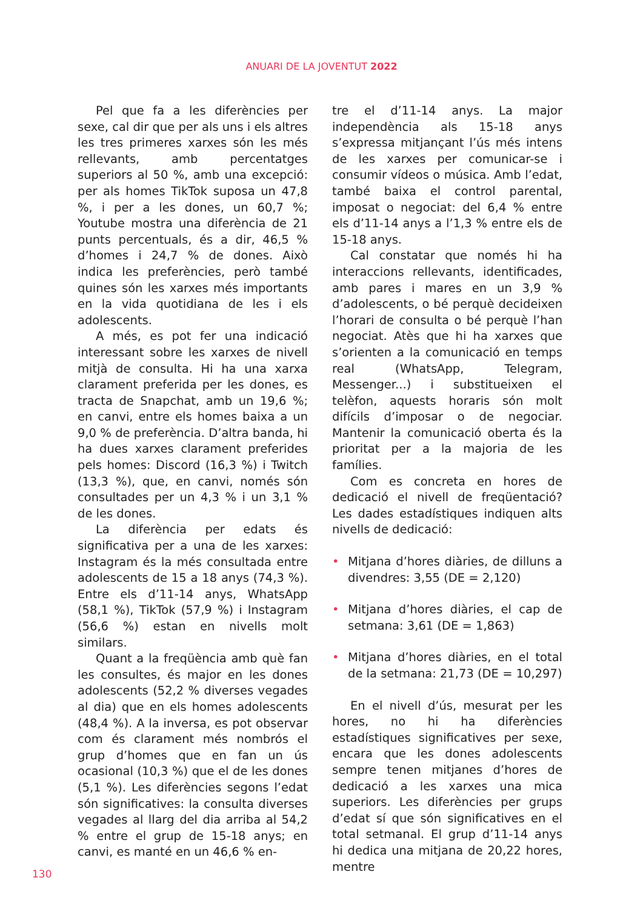ANUARI DE LA JOVENTUT 2022
Pel que fa a les diferències per sexe, cal dir que per als uns i els altres les tres primeres xarxes són les més rellevants, amb percentatges superiors al 50 %, amb una excepció: per als homes TikTok suposa un 47,8 %, i per a les dones, un 60,7 %; Youtube mostra una diferència de 21 punts percentuals, és a dir, 46,5 % d’homes i 24,7 % de dones. Això indica les preferències, però també quines són les xarxes més importants en la vida quotidiana de les i els adolescents.
A més, es pot fer una indicació interessant sobre les xarxes de nivell mitjà de consulta. Hi ha una xarxa clarament preferida per les dones, es tracta de Snapchat, amb un 19,6 %; en canvi, entre els homes baixa a un 9,0 % de preferència. D’altra banda, hi ha dues xarxes clarament preferides pels homes: Discord (16,3 %) i Twitch (13,3 %), que, en canvi, només són consultades per un 4,3 % i un 3,1 % de les dones.
La diferència per edats és significativa per a una de les xarxes: Instagram és la més consultada entre adolescents de 15 a 18 anys (74,3 %). Entre els d’11-14 anys, WhatsApp (58,1 %), TikTok (57,9 %) i Instagram (56,6 %) estan en nivells molt similars.
Quant a la freqüència amb què fan les consultes, és major en les dones adolescents (52,2 % diverses vegades al dia) que en els homes adolescents (48,4 %). A la inversa, es pot observar com és clarament més nombrós el grup d’homes que en fan un ús ocasional (10,3 %) que el de les dones (5,1 %). Les diferències segons l’edat són significatives: la consulta diverses vegades al llarg del dia arriba al 54,2 % entre el grup de 15-18 anys; en canvi, es manté en un 46,6 % en-
tre el d’11-14 anys. La major independència als 15-18 anys s’expressa mitjançant l’ús més intens de les xarxes per comunicar-se i consumir vídeos o música. Amb l’edat, també baixa el control parental, imposat o negociat: del 6,4 % entre els d’11-14 anys a l’1,3 % entre els de 15-18 anys.
Cal constatar que només hi ha interaccions rellevants, identificades, amb pares i mares en un 3,9 % d’adolescents, o bé perquè decideixen l’horari de consulta o bé perquè l’han negociat. Atès que hi ha xarxes que s’orienten a la comunicació en temps real (WhatsApp, Telegram, Messenger...) i substitueixen el telèfon, aquests horaris són molt difícils d’imposar o de negociar. Mantenir la comunicació oberta és la prioritat per a la majoria de les famílies.
Com es concreta en hores de dedicació el nivell de freqüentació? Les dades estadístiques indiquen alts nivells de dedicació:
• Mitjana d’hores diàries, de dilluns a divendres: 3,55 (DE = 2,120)
• Mitjana d’hores diàries, el cap de setmana: 3,61 (DE = 1,863)
• Mitjana d’hores diàries, en el total de la setmana: 21,73 (DE = 10,297)
En el nivell d’ús, mesurat per les hores, no hi ha diferències estadístiques significatives per sexe, encara que les dones adolescents sempre tenen mitjanes d’hores de dedicació a les xarxes una mica superiors. Les diferències per grups d’edat sí que són significatives en el total setmanal. El grup d’11-14 anys hi dedica una mitjana de 20,22 hores, mentre
130